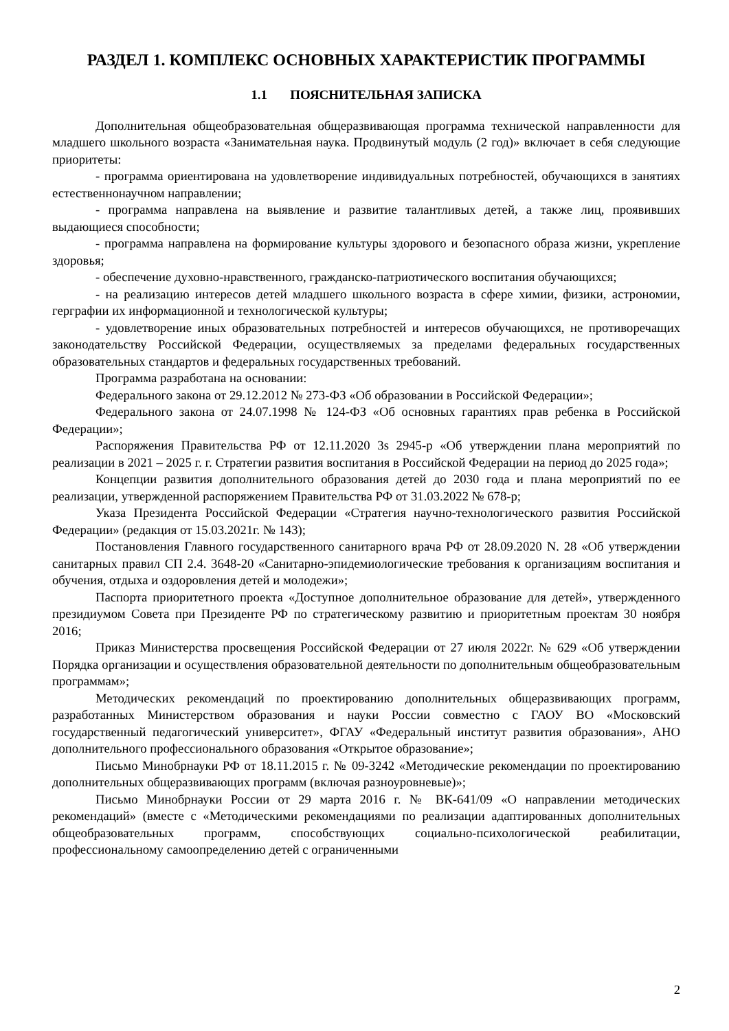РАЗДЕЛ 1. КОМПЛЕКС ОСНОВНЫХ ХАРАКТЕРИСТИК ПРОГРАММЫ
1.1 ПОЯСНИТЕЛЬНАЯ ЗАПИСКА
Дополнительная общеобразовательная общеразвивающая программа технической направленности для младшего школьного возраста «Занимательная наука. Продвинутый модуль (2 год)» включает в себя следующие приоритеты:
- программа ориентирована на удовлетворение индивидуальных потребностей, обучающихся в занятиях естественнонаучном направлении;
- программа направлена на выявление и развитие талантливых детей, а также лиц, проявивших выдающиеся способности;
- программа направлена на формирование культуры здорового и безопасного образа жизни, укрепление здоровья;
- обеспечение духовно-нравственного, гражданско-патриотического воспитания обучающихся;
- на реализацию интересов детей младшего школьного возраста в сфере химии, физики, астрономии, герграфии их информационной и технологической культуры;
- удовлетворение иных образовательных потребностей и интересов обучающихся, не противоречащих законодательству Российской Федерации, осуществляемых за пределами федеральных государственных образовательных стандартов и федеральных государственных требований.
Программа разработана на основании:
Федерального закона от 29.12.2012 № 273-ФЗ «Об образовании в Российской Федерации»;
Федерального закона от 24.07.1998 № 124-ФЗ «Об основных гарантиях прав ребенка в Российской Федерации»;
Распоряжения Правительства РФ от 12.11.2020 3s 2945-р «Об утверждении плана мероприятий по реализации в 2021 – 2025 г. г. Стратегии развития воспитания в Российской Федерации на период до 2025 года»;
Концепции развития дополнительного образования детей до 2030 года и плана мероприятий по ее реализации, утвержденной распоряжением Правительства РФ от 31.03.2022 № 678-р;
Указа Президента Российской Федерации «Стратегия научно-технологического развития Российской Федерации» (редакция от 15.03.2021г. № 143);
Постановления Главного государственного санитарного врача РФ от 28.09.2020 N. 28 «Об утверждении санитарных правил СП 2.4. 3648-20 «Санитарно-эпидемиологические требования к организациям воспитания и обучения, отдыха и оздоровления детей и молодежи»;
Паспорта приоритетного проекта «Доступное дополнительное образование для детей», утвержденного президиумом Совета при Президенте РФ по стратегическому развитию и приоритетным проектам 30 ноября 2016;
Приказ Министерства просвещения Российской Федерации от 27 июля 2022г. № 629 «Об утверждении Порядка организации и осуществления образовательной деятельности по дополнительным общеобразовательным программам»;
Методических рекомендаций по проектированию дополнительных общеразвивающих программ, разработанных Министерством образования и науки России совместно с ГАОУ ВО «Московский государственный педагогический университет», ФГАУ «Федеральный институт развития образования», АНО дополнительного профессионального образования «Открытое образование»;
Письмо Минобрнауки РФ от 18.11.2015 г. № 09-3242 «Методические рекомендации по проектированию дополнительных общеразвивающих программ (включая разноуровневые)»;
Письмо Минобрнауки России от 29 марта 2016 г. № ВК-641/09 «О направлении методических рекомендаций» (вместе с «Методическими рекомендациями по реализации адаптированных дополнительных общеобразовательных программ, способствующих социально-психологической реабилитации, профессиональному самоопределению детей с ограниченными
2